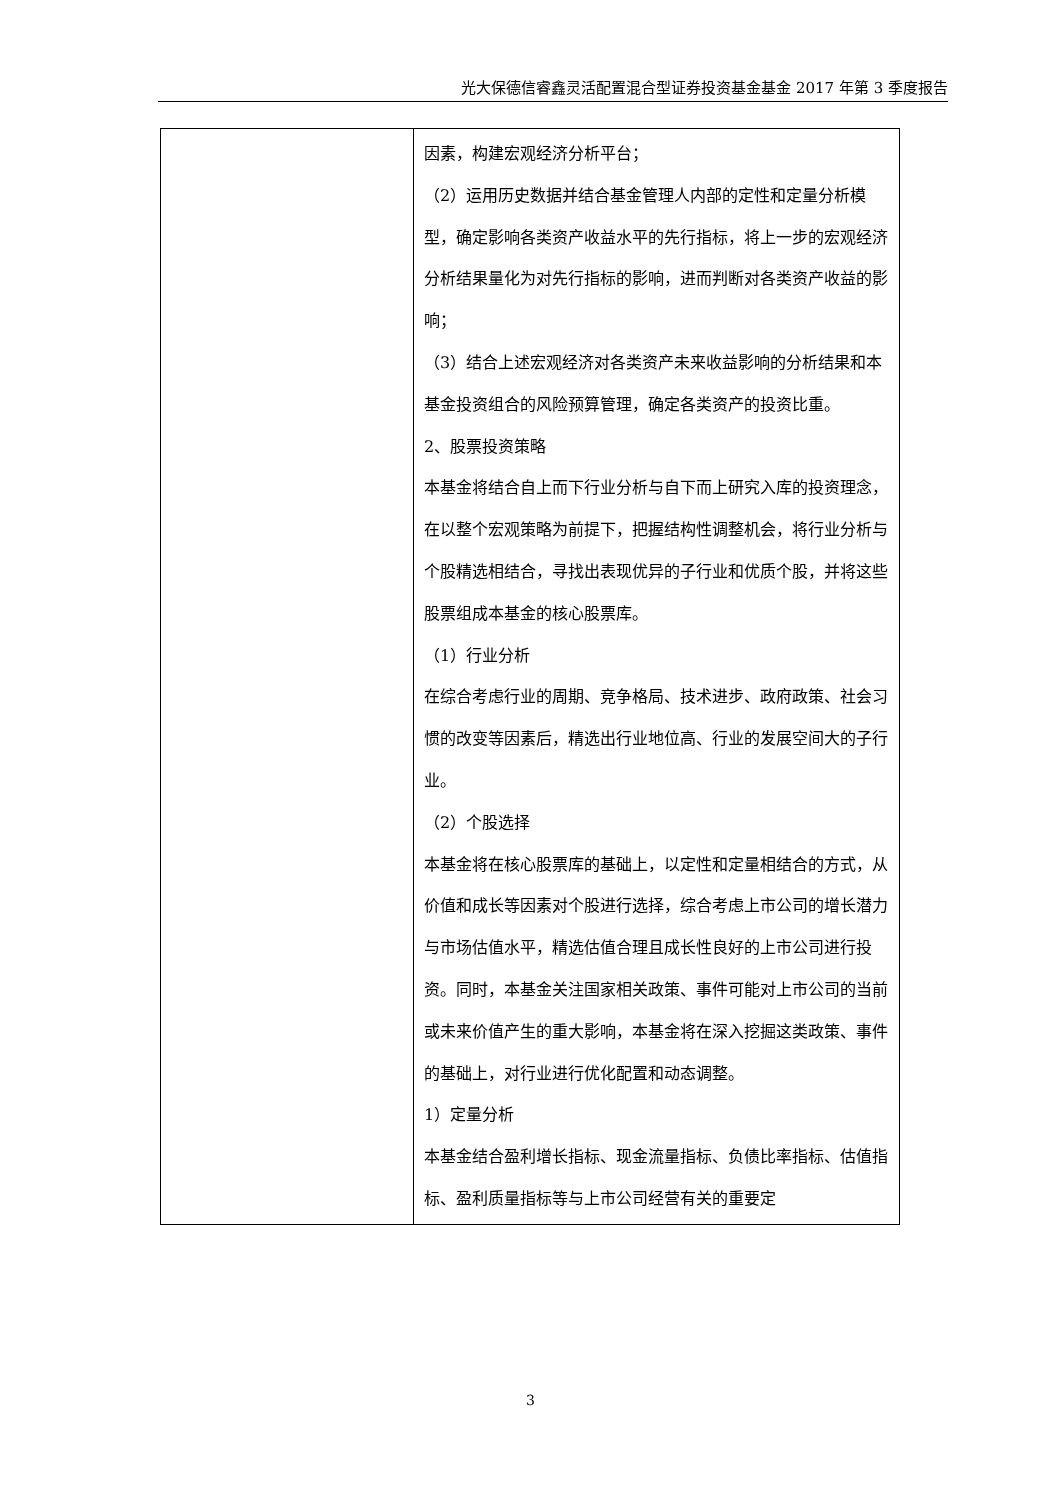光大保德信睿鑫灵活配置混合型证券投资基金基金 2017 年第 3 季度报告
| | 因素，构建宏观经济分析平台； （2）运用历史数据并结合基金管理人内部的定性和定量分析模型，确定影响各类资产收益水平的先行指标，将上一步的宏观经济分析结果量化为对先行指标的影响，进而判断对各类资产收益的影响； （3）结合上述宏观经济对各类资产未来收益影响的分析结果和本基金投资组合的风险预算管理，确定各类资产的投资比重。 2、股票投资策略 本基金将结合自上而下行业分析与自下而上研究入库的投资理念，在以整个宏观策略为前提下，把握结构性调整机会，将行业分析与个股精选相结合，寻找出表现优异的子行业和优质个股，并将这些股票组成本基金的核心股票库。 （1）行业分析 在综合考虑行业的周期、竞争格局、技术进步、政府政策、社会习惯的改变等因素后，精选出行业地位高、行业的发展空间大的子行业。 （2）个股选择 本基金将在核心股票库的基础上，以定性和定量相结合的方式，从价值和成长等因素对个股进行选择，综合考虑上市公司的增长潜力与市场估值水平，精选估值合理且成长性良好的上市公司进行投资。同时，本基金关注国家相关政策、事件可能对上市公司的当前或未来价值产生的重大影响，本基金将在深入挖掘这类政策、事件的基础上，对行业进行优化配置和动态调整。 1）定量分析 本基金结合盈利增长指标、现金流量指标、负债比率指标、估值指标、盈利质量指标等与上市公司经营有关的重要定 |
3